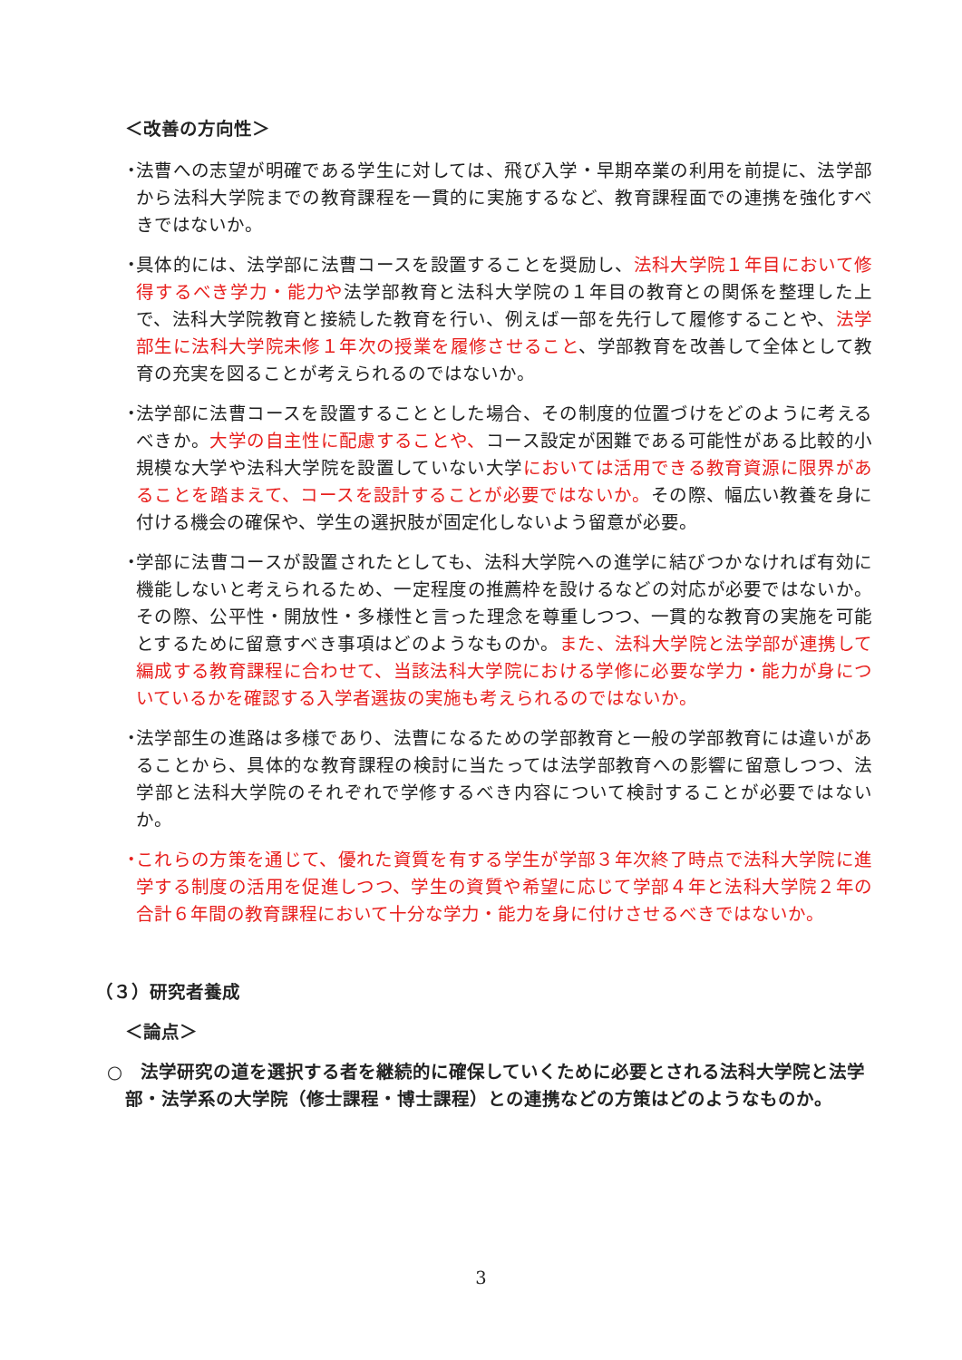＜改善の方向性＞
・ 法曹への志望が明確である学生に対しては、飛び入学・早期卒業の利用を前提に、法学部から法科大学院までの教育課程を一貫的に実施するなど、教育課程面での連携を強化すべきではないか。
・ 具体的には、法学部に法曹コースを設置することを奨励し、法科大学院１年目において修得するべき学力・能力や法学部教育と法科大学院の１年目の教育との関係を整理した上で、法科大学院教育と接続した教育を行い、例えば一部を先行して履修することや、法学部生に法科大学院未修１年次の授業を履修させること、学部教育を改善して全体として教育の充実を図ることが考えられるのではないか。
・ 法学部に法曹コースを設置することとした場合、その制度的位置づけをどのように考えるべきか。大学の自主性に配慮することや、コース設定が困難である可能性がある比較的小規模な大学や法科大学院を設置していない大学においては活用できる教育資源に限界があることを踏まえて、コースを設計することが必要ではないか。その際、幅広い教養を身に付ける機会の確保や、学生の選択肢が固定化しないよう留意が必要。
・ 学部に法曹コースが設置されたとしても、法科大学院への進学に結びつかなければ有効に機能しないと考えられるため、一定程度の推薦枠を設けるなどの対応が必要ではないか。その際、公平性・開放性・多様性と言った理念を尊重しつつ、一貫的な教育の実施を可能とするために留意すべき事項はどのようなものか。また、法科大学院と法学部が連携して編成する教育課程に合わせて、当該法科大学院における学修に必要な学力・能力が身についているかを確認する入学者選抜の実施も考えられるのではないか。
・ 法学部生の進路は多様であり、法曹になるための学部教育と一般の学部教育には違いがあることから、具体的な教育課程の検討に当たっては法学部教育への影響に留意しつつ、法学部と法科大学院のそれぞれで学修するべき内容について検討することが必要ではないか。
・ これらの方策を通じて、優れた資質を有する学生が学部３年次終了時点で法科大学院に進学する制度の活用を促進しつつ、学生の資質や希望に応じて学部４年と法科大学院２年の合計６年間の教育課程において十分な学力・能力を身に付けさせるべきではないか。
（３）研究者養成
＜論点＞
○　法学研究の道を選択する者を継続的に確保していくために必要とされる法科大学院と法学部・法学系の大学院（修士課程・博士課程）との連携などの方策はどのようなものか。
3